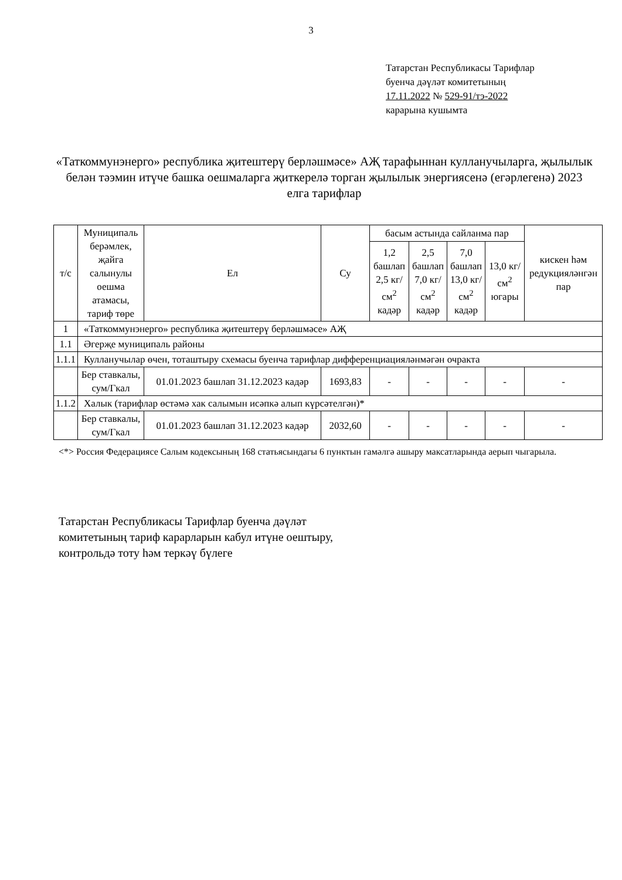3
Татарстан Республикасы Тарифлар
буенча дәүләт комитетының
17.11.2022 № 529-91/тэ-2022
карарына кушымта
«Таткоммунэнерго» республика җитештерү берләшмәсе» АҖ тарафыннан кулланучыларга, җылылык белән тәэмин итүче башка оешмаларга җиткерелә торган җылылык энергиясенә (егәрлегенә) 2023 елга тарифлар
| т/с | Муниципаль берәмлек, җайга салынулы оешма атамасы, тариф төре | Ел | Су | басым астында сайланма пар | | | | кискен һәм редукцияләнгән пар |
| --- | --- | --- | --- | --- | --- | --- | --- | --- |
| | | | | 1,2 башлап 2,5 кг/см<sup>2</sup> кадәр | 2,5 башлап 7,0 кг/см<sup>2</sup> кадәр | 7,0 башлап 13,0 кг/см<sup>2</sup> кадәр | 13,0 кг/см<sup>2</sup> югары | |
| 1 | «Таткоммунэнерго» республика җитештерү берләшмәсе» АҖ | | | | | | | |
| 1.1 | Әгерҗе муниципаль районы | | | | | | | |
| 1.1.1 | Кулланучылар өчен, тоташтыру схемасы буенча тарифлар дифференциацияләнмәгән очракта | | | | | | | |
| | Бер ставкалы, сум/Гкал | 01.01.2023 башлап 31.12.2023 кадәр | 1693,83 | - | - | - | - | - |
| 1.1.2 | Халык (тарифлар өстәмә хак салымын исәпкә алып күрсәтелгән)* | | | | | | | |
| | Бер ставкалы, сум/Гкал | 01.01.2023 башлап 31.12.2023 кадәр | 2032,60 | - | - | - | - | - |
<*> Россия Федерациясе Салым кодексының 168 статьясындагы 6 пунктын гамәлгә ашыру максатларында аерып чыгарыла.
Татарстан Республикасы Тарифлар буенча дәүләт комитетының тариф карарларын кабул итүне оештыру, контрольдә тоту һәм теркәү бүлеге